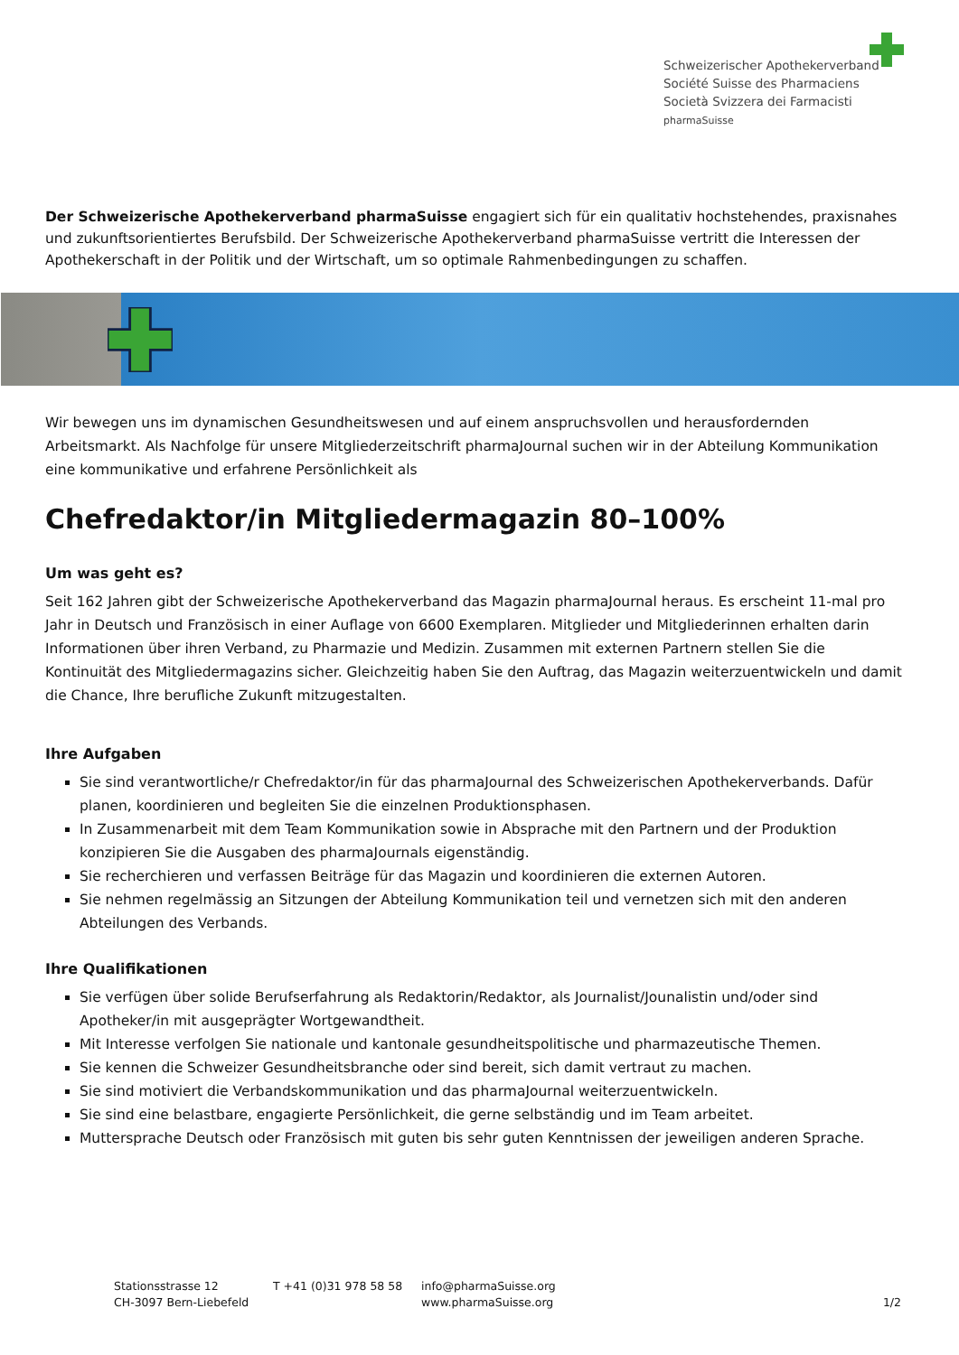Schweizerischer Apothekerverband
Société Suisse des Pharmaciens
Società Svizzera dei Farmacisti
pharmaSuisse
Der Schweizerische Apothekerverband pharmaSuisse engagiert sich für ein qualitativ hochstehendes, praxisnahes und zukunftsorientiertes Berufsbild. Der Schweizerische Apothekerverband pharmaSuisse vertritt die Interessen der Apothekerschaft in der Politik und der Wirtschaft, um so optimale Rahmenbedingungen zu schaffen.
Wir bewegen uns im dynamischen Gesundheitswesen und auf einem anspruchsvollen und herausfordernden Arbeitsmarkt. Als Nachfolge für unsere Mitgliederzeitschrift pharmaJournal suchen wir in der Abteilung Kommunikation eine kommunikative und erfahrene Persönlichkeit als
Chefredaktor/in Mitgliedermagazin 80–100%
Um was geht es?
Seit 162 Jahren gibt der Schweizerische Apothekerverband das Magazin pharmaJournal heraus. Es erscheint 11-mal pro Jahr in Deutsch und Französisch in einer Auflage von 6600 Exemplaren. Mitglieder und Mitgliederinnen erhalten darin Informationen über ihren Verband, zu Pharmazie und Medizin. Zusammen mit externen Partnern stellen Sie die Kontinuität des Mitgliedermagazins sicher. Gleichzeitig haben Sie den Auftrag, das Magazin weiterzuentwickeln und damit die Chance, Ihre berufliche Zukunft mitzugestalten.
Ihre Aufgaben
Sie sind verantwortliche/r Chefredaktor/in für das pharmaJournal des Schweizerischen Apothekerverbands. Dafür planen, koordinieren und begleiten Sie die einzelnen Produktionsphasen.
In Zusammenarbeit mit dem Team Kommunikation sowie in Absprache mit den Partnern und der Produktion konzipieren Sie die Ausgaben des pharmaJournals eigenständig.
Sie recherchieren und verfassen Beiträge für das Magazin und koordinieren die externen Autoren.
Sie nehmen regelmässig an Sitzungen der Abteilung Kommunikation teil und vernetzen sich mit den anderen Abteilungen des Verbands.
Ihre Qualifikationen
Sie verfügen über solide Berufserfahrung als Redaktorin/Redaktor, als Journalist/Jounalistin und/oder sind Apotheker/in mit ausgeprägter Wortgewandtheit.
Mit Interesse verfolgen Sie nationale und kantonale gesundheitspolitische und pharmazeutische Themen.
Sie kennen die Schweizer Gesundheitsbranche oder sind bereit, sich damit vertraut zu machen.
Sie sind motiviert die Verbandskommunikation und das pharmaJournal weiterzuentwickeln.
Sie sind eine belastbare, engagierte Persönlichkeit, die gerne selbständig und im Team arbeitet.
Muttersprache Deutsch oder Französisch mit guten bis sehr guten Kenntnissen der jeweiligen anderen Sprache.
Stationsstrasse 12
CH-3097 Bern-Liebefeld
T +41 (0)31 978 58 58 info@pharmaSuisse.org
www.pharmaSuisse.org
1/2